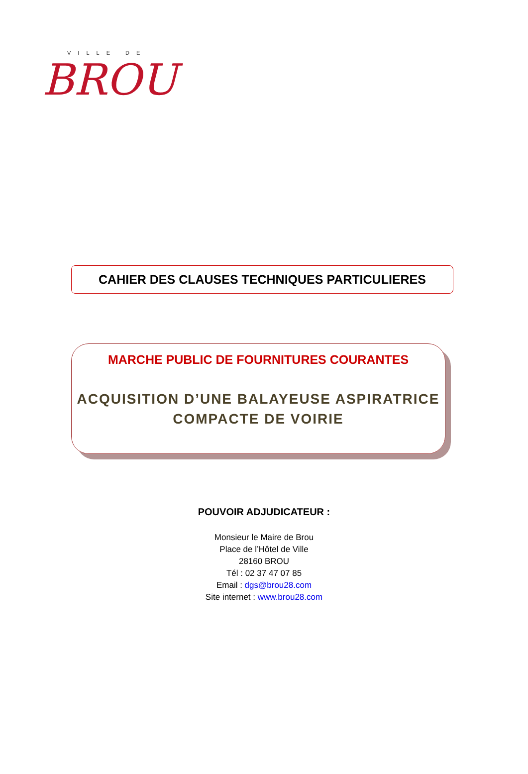VILLE DE
BROU
CAHIER DES CLAUSES TECHNIQUES PARTICULIERES
MARCHE PUBLIC DE FOURNITURES COURANTES
ACQUISITION D’UNE BALAYEUSE ASPIRATRICE
COMPACTE DE VOIRIE
POUVOIR ADJUDICATEUR :
Monsieur le Maire de Brou
Place de l’Hôtel de Ville
28160 BROU
Tél : 02 37 47 07 85
Email : dgs@brou28.com
Site internet : www.brou28.com